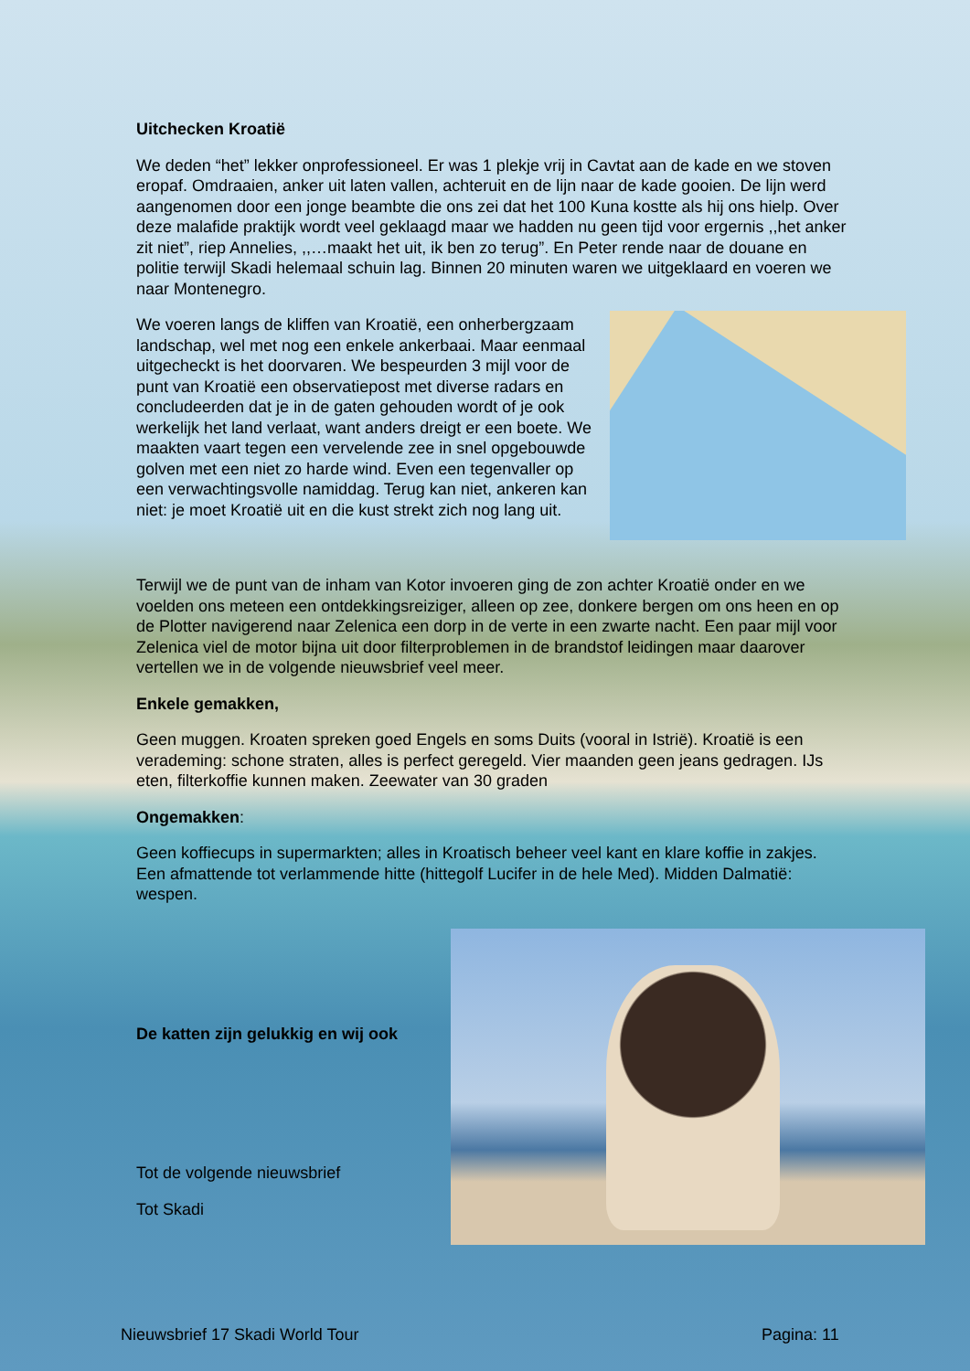Uitchecken Kroatië
We deden “het” lekker onprofessioneel. Er was 1 plekje vrij in Cavtat aan de kade en we stoven eropaf. Omdraaien, anker uit laten vallen, achteruit en de lijn naar de kade gooien. De lijn werd aangenomen door een jonge beambte die ons zei dat het 100 Kuna kostte als hij ons hielp. Over deze malafide praktijk wordt veel geklaagd maar we hadden nu geen tijd voor ergernis ,,het anker zit niet”, riep Annelies, ,,…maakt het uit, ik ben zo terug”. En Peter rende naar de douane en politie terwijl Skadi helemaal schuin lag. Binnen 20 minuten waren we uitgeklaard en voeren we naar Montenegro.
We voeren langs de kliffen van Kroatië, een onherbergzaam landschap, wel met nog een enkele ankerbaai. Maar eenmaal uitgecheckt is het doorvaren. We bespeurden 3 mijl voor de punt van Kroatië een observatiepost met diverse radars en concludeerden dat je in de gaten gehouden wordt of je ook werkelijk het land verlaat, want anders dreigt er een boete. We maakten vaart tegen een vervelende zee in snel opgebouwde golven met een niet zo harde wind. Even een tegenvaller op een verwachtingsvolle namiddag. Terug kan niet, ankeren kan niet: je moet Kroatië uit en die kust strekt zich nog lang uit.
Terwijl we de punt van de inham van Kotor invoeren ging de zon achter Kroatië onder en we voelden ons meteen een ontdekkingsreiziger, alleen op zee, donkere bergen om ons heen en op de Plotter navigerend naar Zelenica een dorp in de verte in een zwarte nacht. Een paar mijl voor Zelenica viel de motor bijna uit door filterproblemen in de brandstof leidingen maar daarover vertellen we in de volgende nieuwsbrief veel meer.
Enkele gemakken,
Geen muggen. Kroaten spreken goed Engels en soms Duits (vooral in Istrië). Kroatië is een verademing: schone straten, alles is perfect geregeld. Vier maanden geen jeans gedragen. IJs eten, filterkoffie kunnen maken. Zeewater van 30 graden
Ongemakken:
Geen koffiecups in supermarkten; alles in Kroatisch beheer veel kant en klare koffie in zakjes. Een afmattende tot verlammende hitte (hittegolf Lucifer in de hele Med). Midden Dalmatië: wespen.
De katten zijn gelukkig en wij ook
Tot de volgende nieuwsbrief
Tot Skadi
Nieuwsbrief 17 Skadi World Tour
Pagina: 11